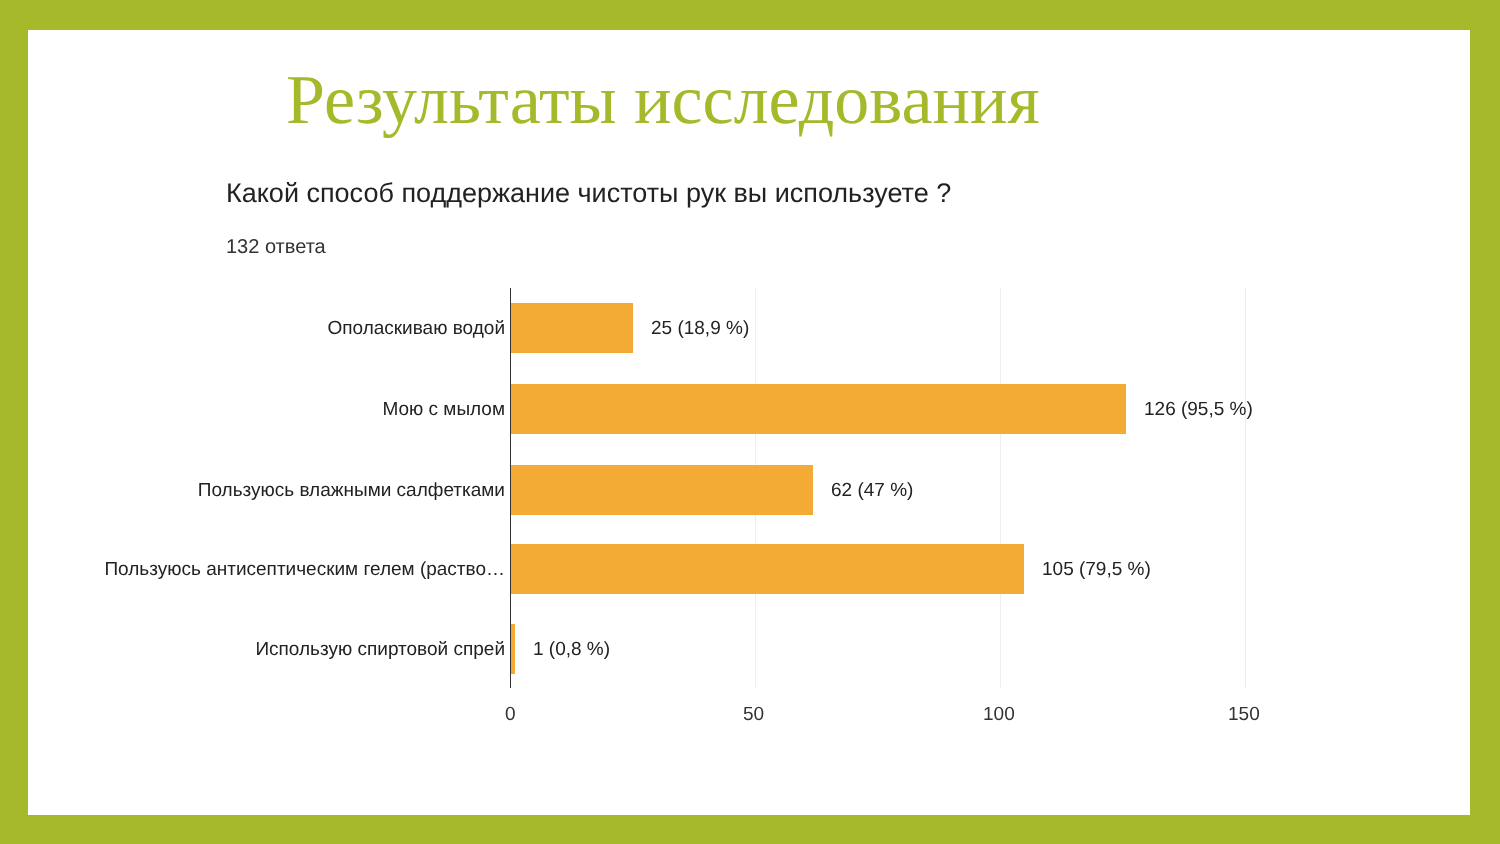Результаты исследования
Какой способ поддержание чистоты рук вы используете ?
132 ответа
Ополаскиваю водой
25 (18,9 %)
Мою с мылом
126 (95,5 %)
Пользуюсь влажными салфетками
62 (47 %)
Пользуюсь антисептическим гелем (раство…
105 (79,5 %)
Использую спиртовой спрей
1 (0,8 %)
0 50 100 150